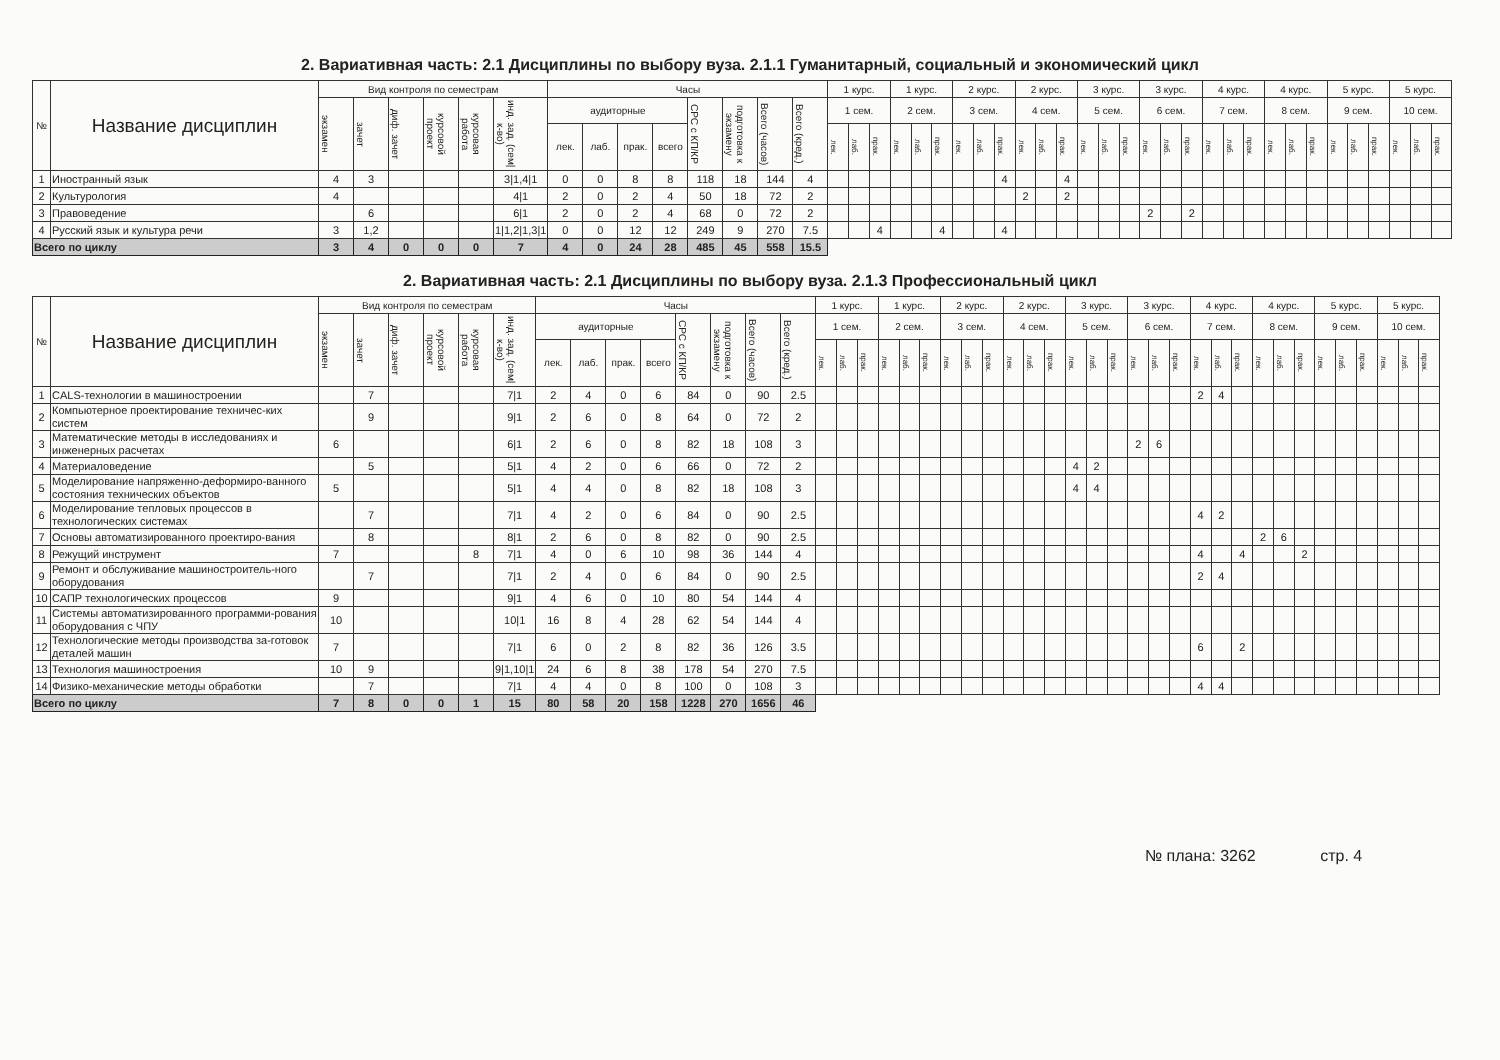2. Вариативная часть: 2.1 Дисциплины по выбору вуза. 2.1.1 Гуманитарный, социальный и экономический цикл
| № | Название дисциплин | Вид контроля по семестрам | | | | | | Часы | | | | | | | | 1 курс. | | | 1 курс. | | | 2 курс. | | | 2 курс. | | | 3 курс. | | | 3 курс. | | | 4 курс. | | | 4 курс. | | | 5 курс. | | | 5 курс. | | |
| --- | --- | --- | --- | --- | --- | --- | --- | --- | --- | --- | --- | --- | --- | --- | --- | --- | --- | --- | --- | --- | --- | --- | --- | --- | --- | --- | --- | --- | --- | --- | --- | --- | --- | --- | --- | --- | --- | --- | --- | --- | --- | --- | --- | --- | --- |
| | | экзамен | зачет | диф. зачет | курсовой проект | курсовая работа | инд. зад. (сем/к-во) | аудиторные | | | | СРС с КП/КР | подготовка к экзамену | Всего (часов) | Всего (кред.) | 1 сем. | | | 2 сем. | | | 3 сем. | | | 4 сем. | | | 5 сем. | | | 6 сем. | | | 7 сем. | | | 8 сем. | | | 9 сем. | | | 10 сем. | | |
| | | | | | | | | лек. | лаб. | прак. | всего | | | | | лек. | лаб. | прак. | лек. | лаб. | прак. | лек. | лаб. | прак. | лек. | лаб. | прак. | лек. | лаб. | прак. | лек. | лаб. | прак. | лек. | лаб. | прак. | лек. | лаб. | прак. | лек. | лаб. | прак. | лек. | лаб. | прак. |
| 1 | Иностранный язык | 4 | 3 | | | | 3/1,4/1 | 0 | 0 | 8 | 8 | 118 | 18 | 144 | 4 | | | | | | | | | 4 | | | 4 | | | | | | | | | | | | | | | | | | |
| 2 | Культурология | 4 | | | | | 4/1 | 2 | 0 | 2 | 4 | 50 | 18 | 72 | 2 | | | | | | | | | | 2 | | 2 | | | | | | | | | | | | | | | | | | |
| 3 | Правоведение | | 6 | | | | 6/1 | 2 | 0 | 2 | 4 | 68 | 0 | 72 | 2 | | | | | | | | | | | | | | | | 2 | | 2 | | | | | | | | | | | | |
| 4 | Русский язык и культура речи | 3 | 1,2 | | | | 1/1,2/1,3/1 | 0 | 0 | 12 | 12 | 249 | 9 | 270 | 7.5 | | | 4 | | | 4 | | | 4 | | | | | | | | | | | | | | | | | | | | | |
| Всего по циклу | | 3 | 4 | 0 | 0 | 0 | 7 | 4 | 0 | 24 | 28 | 485 | 45 | 558 | 15.5 | | | | | | | | | | | | | | | | | | | | | | | | | | | | | | |
2. Вариативная часть: 2.1 Дисциплины по выбору вуза. 2.1.3 Профессиональный цикл
| № | Название дисциплин | Вид контроля по семестрам | | | | | | Часы | | | | | | | | 1 курс. | | | 1 курс. | | | 2 курс. | | | 2 курс. | | | 3 курс. | | | 3 курс. | | | 4 курс. | | | 4 курс. | | | 5 курс. | | | 5 курс. | | |
| --- | --- | --- | --- | --- | --- | --- | --- | --- | --- | --- | --- | --- | --- | --- | --- | --- | --- | --- | --- | --- | --- | --- | --- | --- | --- | --- | --- | --- | --- | --- | --- | --- | --- | --- | --- | --- | --- | --- | --- | --- | --- | --- | --- | --- | --- |
| | | экзамен | зачет | диф. зачет | курсовой проект | курсовая работа | инд. зад. (сем/к-во) | аудиторные | | | | СРС с КП/КР | подготовка к экзамену | Всего (часов) | Всего (кред.) | 1 сем. | | | 2 сем. | | | 3 сем. | | | 4 сем. | | | 5 сем. | | | 6 сем. | | | 7 сем. | | | 8 сем. | | | 9 сем. | | | 10 сем. | | |
| | | | | | | | | лек. | лаб. | прак. | всего | | | | | лек. | лаб. | прак. | лек. | лаб. | прак. | лек. | лаб. | прак. | лек. | лаб. | прак. | лек. | лаб. | прак. | лек. | лаб. | прак. | лек. | лаб. | прак. | лек. | лаб. | прак. | лек. | лаб. | прак. | лек. | лаб. | прак. |
| 1 | CALS-технологии в машиностроении | | 7 | | | | 7/1 | 2 | 4 | 0 | 6 | 84 | 0 | 90 | 2.5 | | | | | | | | | | | | | | | | | | | 2 | 4 | | | | | | | | | | |
| 2 | Компьютерное проектирование техничес-ких систем | | 9 | | | | 9/1 | 2 | 6 | 0 | 8 | 64 | 0 | 72 | 2 | | | | | | | | | | | | | | | | | | | | | | | | | | | | | | |
| 3 | Математические методы в исследованиях и инженерных расчетах | 6 | | | | | 6/1 | 2 | 6 | 0 | 8 | 82 | 18 | 108 | 3 | | | | | | | | | | | | | | | | 2 | 6 | | | | | | | | | | | | | |
| 4 | Материаловедение | | 5 | | | | 5/1 | 4 | 2 | 0 | 6 | 66 | 0 | 72 | 2 | | | | | | | | | | | | | 4 | 2 | | | | | | | | | | | | | | | | |
| 5 | Моделирование напряженно-деформиро-ванного состояния технических объектов | 5 | | | | | 5/1 | 4 | 4 | 0 | 8 | 82 | 18 | 108 | 3 | | | | | | | | | | | | | 4 | 4 | | | | | | | | | | | | | | | | |
| 6 | Моделирование тепловых процессов в технологических системах | | 7 | | | | 7/1 | 4 | 2 | 0 | 6 | 84 | 0 | 90 | 2.5 | | | | | | | | | | | | | | | | | | | 4 | 2 | | | | | | | | | | |
| 7 | Основы автоматизированного проектиро-вания | | 8 | | | | 8/1 | 2 | 6 | 0 | 8 | 82 | 0 | 90 | 2.5 | | | | | | | | | | | | | | | | | | | | | | 2 | 6 | | | | | | | |
| 8 | Режущий инструмент | 7 | | | | 8 | 7/1 | 4 | 0 | 6 | 10 | 98 | 36 | 144 | 4 | | | | | | | | | | | | | | | | | | | 4 | | 4 | | | 2 | | | | | | |
| 9 | Ремонт и обслуживание машиностроитель-ного оборудования | | 7 | | | | 7/1 | 2 | 4 | 0 | 6 | 84 | 0 | 90 | 2.5 | | | | | | | | | | | | | | | | | | | 2 | 4 | | | | | | | | | | |
| 10 | САПР технологических процессов | 9 | | | | | 9/1 | 4 | 6 | 0 | 10 | 80 | 54 | 144 | 4 | | | | | | | | | | | | | | | | | | | | | | | | | | | | | | |
| 11 | Системы автоматизированного программи-рования оборудования с ЧПУ | 10 | | | | | 10/1 | 16 | 8 | 4 | 28 | 62 | 54 | 144 | 4 | | | | | | | | | | | | | | | | | | | | | | | | | | | | | | |
| 12 | Технологические методы производства за-готовок деталей машин | 7 | | | | | 7/1 | 6 | 0 | 2 | 8 | 82 | 36 | 126 | 3.5 | | | | | | | | | | | | | | | | | | | 6 | | 2 | | | | | | | | | |
| 13 | Технология машиностроения | 10 | 9 | | | | 9/1,10/1 | 24 | 6 | 8 | 38 | 178 | 54 | 270 | 7.5 | | | | | | | | | | | | | | | | | | | | | | | | | | | | | | |
| 14 | Физико-механические методы обработки | | 7 | | | | 7/1 | 4 | 4 | 0 | 8 | 100 | 0 | 108 | 3 | | | | | | | | | | | | | | | | | | | 4 | 4 | | | | | | | | | | |
| Всего по циклу | | 7 | 8 | 0 | 0 | 1 | 15 | 80 | 58 | 20 | 158 | 1228 | 270 | 1656 | 46 | | | | | | | | | | | | | | | | | | | | | | | | | | | | | | |
№ плана: 3262 стр. 4